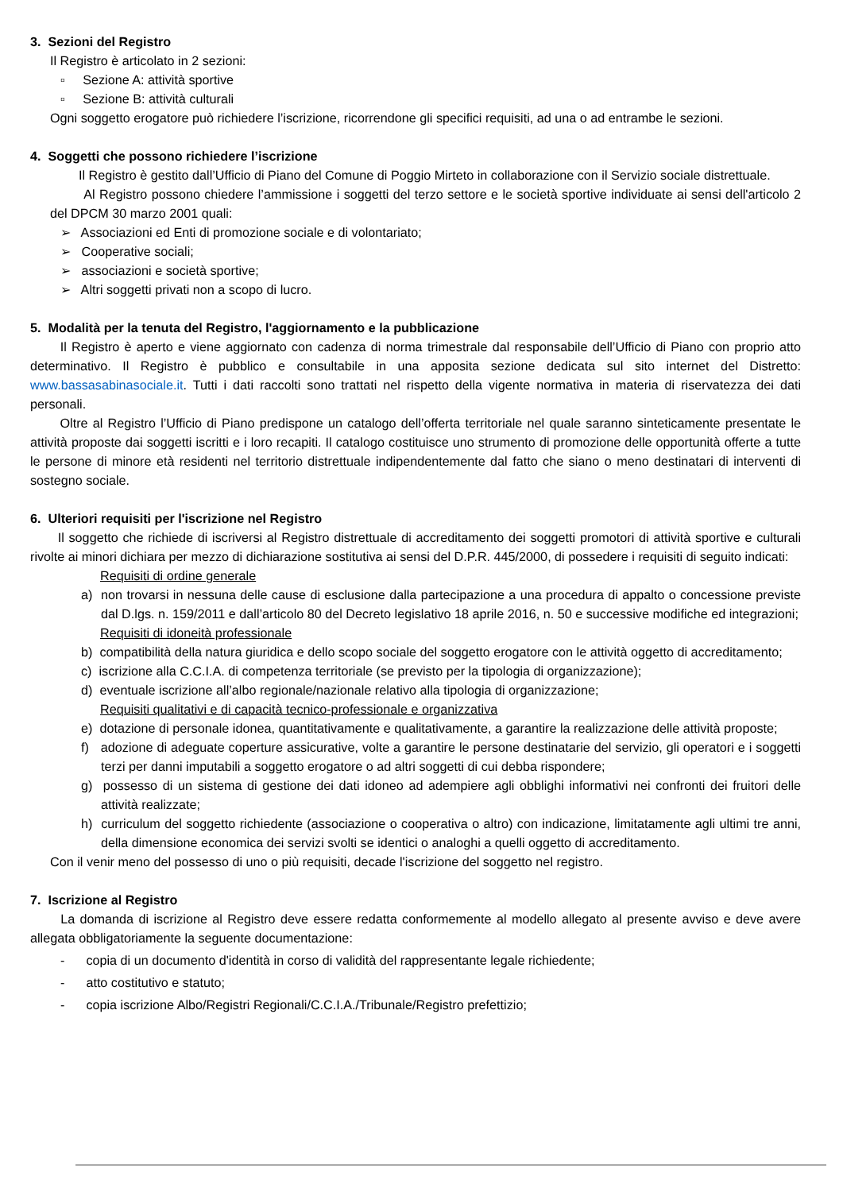3. Sezioni del Registro
Il Registro è articolato in 2 sezioni:
▫ Sezione A: attività sportive
▫ Sezione B: attività culturali
Ogni soggetto erogatore può richiedere l’iscrizione, ricorrendone gli specifici requisiti, ad una o ad entrambe le sezioni.
4. Soggetti che possono richiedere l’iscrizione
Il Registro è gestito dall’Ufficio di Piano del Comune di Poggio Mirteto in collaborazione con il Servizio sociale distrettuale.
Al Registro possono chiedere l’ammissione i soggetti del terzo settore e le società sportive individuate ai sensi dell'articolo 2 del DPCM 30 marzo 2001 quali:
➢ Associazioni ed Enti di promozione sociale e di volontariato;
➢ Cooperative sociali;
➢ associazioni e società sportive;
➢ Altri soggetti privati non a scopo di lucro.
5. Modalità per la tenuta del Registro, l'aggiornamento e la pubblicazione
Il Registro è aperto e viene aggiornato con cadenza di norma trimestrale dal responsabile dell’Ufficio di Piano con proprio atto determinativo. Il Registro è pubblico e consultabile in una apposita sezione dedicata sul sito internet del Distretto: www.bassasabinasociale.it. Tutti i dati raccolti sono trattati nel rispetto della vigente normativa in materia di riservatezza dei dati personali.
Oltre al Registro l’Ufficio di Piano predispone un catalogo dell’offerta territoriale nel quale saranno sinteticamente presentate le attività proposte dai soggetti iscritti e i loro recapiti. Il catalogo costituisce uno strumento di promozione delle opportunità offerte a tutte le persone di minore età residenti nel territorio distrettuale indipendentemente dal fatto che siano o meno destinatari di interventi di sostegno sociale.
6. Ulteriori requisiti per l'iscrizione nel Registro
Il soggetto che richiede di iscriversi al Registro distrettuale di accreditamento dei soggetti promotori di attività sportive e culturali rivolte ai minori dichiara per mezzo di dichiarazione sostitutiva ai sensi del D.P.R. 445/2000, di possedere i requisiti di seguito indicati:
Requisiti di ordine generale
a) non trovarsi in nessuna delle cause di esclusione dalla partecipazione a una procedura di appalto o concessione previste dal D.lgs. n. 159/2011 e dall’articolo 80 del Decreto legislativo 18 aprile 2016, n. 50 e successive modifiche ed integrazioni;
Requisiti di idoneità professionale
b) compatibilità della natura giuridica e dello scopo sociale del soggetto erogatore con le attività oggetto di accreditamento;
c) iscrizione alla C.C.I.A. di competenza territoriale (se previsto per la tipologia di organizzazione);
d) eventuale iscrizione all’albo regionale/nazionale relativo alla tipologia di organizzazione;
Requisiti qualitativi e di capacità tecnico-professionale e organizzativa
e) dotazione di personale idonea, quantitativamente e qualitativamente, a garantire la realizzazione delle attività proposte;
f) adozione di adeguate coperture assicurative, volte a garantire le persone destinatarie del servizio, gli operatori e i soggetti terzi per danni imputabili a soggetto erogatore o ad altri soggetti di cui debba rispondere;
g) possesso di un sistema di gestione dei dati idoneo ad adempiere agli obblighi informativi nei confronti dei fruitori delle attività realizzate;
h) curriculum del soggetto richiedente (associazione o cooperativa o altro) con indicazione, limitatamente agli ultimi tre anni, della dimensione economica dei servizi svolti se identici o analoghi a quelli oggetto di accreditamento.
Con il venir meno del possesso di uno o più requisiti, decade l'iscrizione del soggetto nel registro.
7. Iscrizione al Registro
La domanda di iscrizione al Registro deve essere redatta conformemente al modello allegato al presente avviso e deve avere allegata obbligatoriamente la seguente documentazione:
- copia di un documento d'identità in corso di validità del rappresentante legale richiedente;
- atto costitutivo e statuto;
- copia iscrizione Albo/Registri Regionali/C.C.I.A./Tribunale/Registro prefettizio;